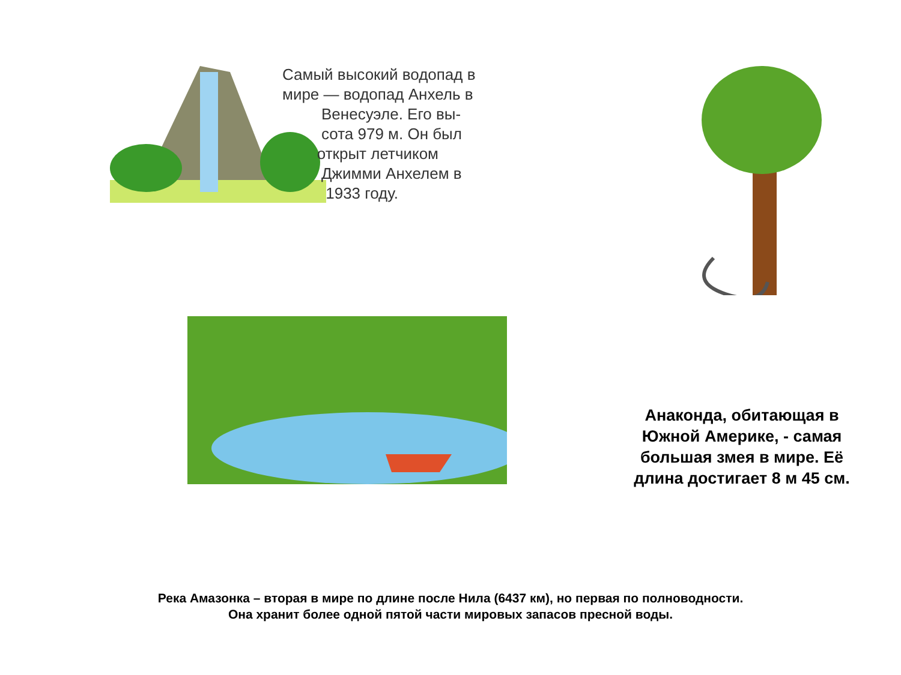Самый высокий водопад в
мире — водопад Анхель в
Венесуэле. Его вы-
сота 979 м. Он был
открыт летчиком
Джимми Анхелем в
1933 году.
Анаконда, обитающая в Южной Америке, - самая большая змея в мире. Её длина достигает 8 м 45 см.
Река Амазонка – вторая в мире по длине после Нила (6437 км), но первая по полноводности. Она хранит более одной пятой части мировых запасов пресной воды.